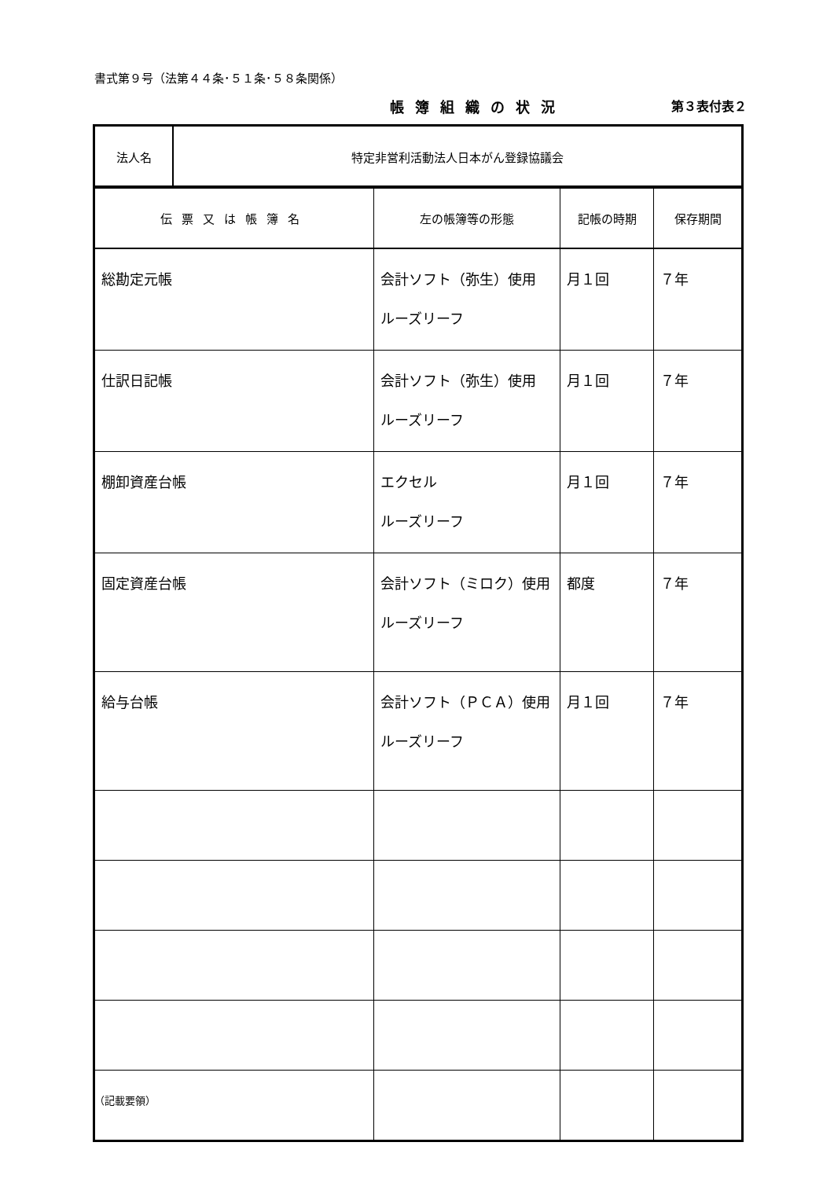書式第９号（法第４４条･５１条･５８条関係）
帳簿組織の状況 第３表付表２
| 法人名 | 特定非営利活動法人日本がん登録協議会 |
| 伝票又は帳簿名 | 左の帳簿等の形態 | 記帳の時期 | 保存期間 |
| --- | --- | --- | --- |
| 総勘定元帳 | 会計ソフト（弥生）使用 ルーズリーフ | 月１回 | ７年 |
| 仕訳日記帳 | 会計ソフト（弥生）使用 ルーズリーフ | 月１回 | ７年 |
| 棚卸資産台帳 | エクセル ルーズリーフ | 月１回 | ７年 |
| 固定資産台帳 | 会計ソフト（ミロク）使用 ルーズリーフ | 都度 | ７年 |
| 給与台帳 | 会計ソフト（ＰＣＡ）使用 ルーズリーフ | 月１回 | ７年 |
（記載要領）